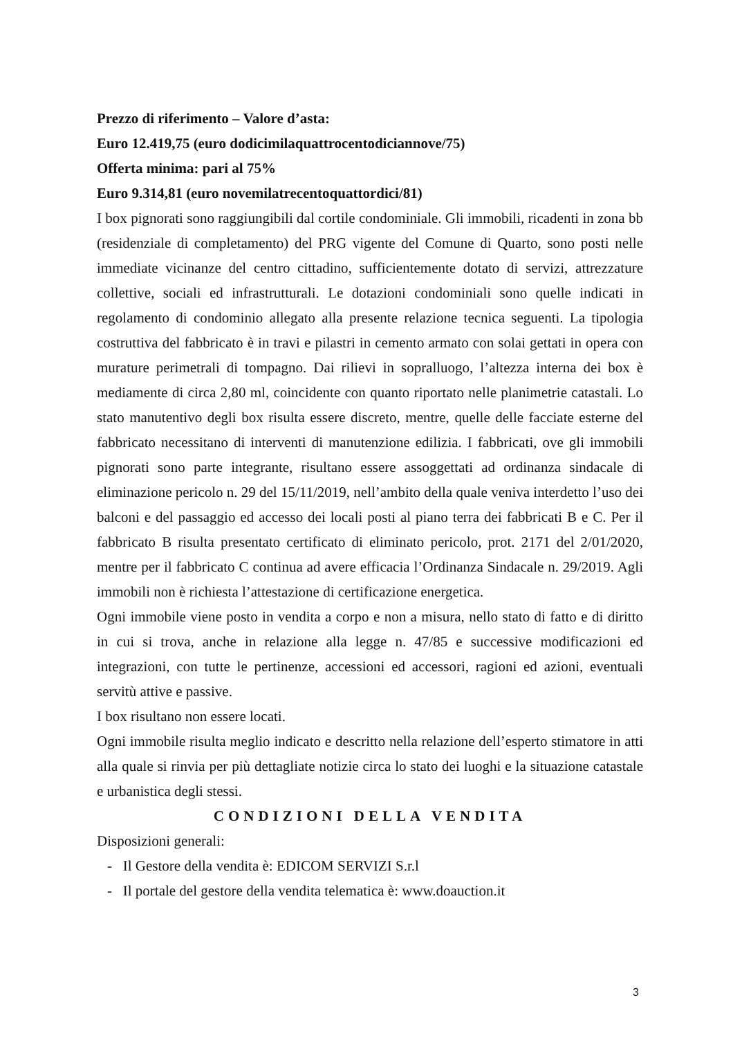Prezzo di riferimento – Valore d’asta:
Euro 12.419,75 (euro dodicimilaquattrocentodiciannove/75)
Offerta minima: pari al 75%
Euro 9.314,81 (euro novemilatrecentoquattordici/81)
I box pignorati sono raggiungibili dal cortile condominiale. Gli immobili, ricadenti in zona bb (residenziale di completamento) del PRG vigente del Comune di Quarto, sono posti nelle immediate vicinanze del centro cittadino, sufficientemente dotato di servizi, attrezzature collettive, sociali ed infrastrutturali. Le dotazioni condominiali sono quelle indicati in regolamento di condominio allegato alla presente relazione tecnica seguenti. La tipologia costruttiva del fabbricato è in travi e pilastri in cemento armato con solai gettati in opera con murature perimetrali di tompagno. Dai rilievi in sopralluogo, l’altezza interna dei box è mediamente di circa 2,80 ml, coincidente con quanto riportato nelle planimetrie catastali. Lo stato manutentivo degli box risulta essere discreto, mentre, quelle delle facciate esterne del fabbricato necessitano di interventi di manutenzione edilizia. I fabbricati, ove gli immobili pignorati sono parte integrante, risultano essere assoggettati ad ordinanza sindacale di eliminazione pericolo n. 29 del 15/11/2019, nell’ambito della quale veniva interdetto l’uso dei balconi e del passaggio ed accesso dei locali posti al piano terra dei fabbricati B e C. Per il fabbricato B risulta presentato certificato di eliminato pericolo, prot. 2171 del 2/01/2020, mentre per il fabbricato C continua ad avere efficacia l’Ordinanza Sindacale n. 29/2019. Agli immobili non è richiesta l’attestazione di certificazione energetica.
Ogni immobile viene posto in vendita a corpo e non a misura, nello stato di fatto e di diritto in cui si trova, anche in relazione alla legge n. 47/85 e successive modificazioni ed integrazioni, con tutte le pertinenze, accessioni ed accessori, ragioni ed azioni, eventuali servitù attive e passive.
I box risultano non essere locati.
Ogni immobile risulta meglio indicato e descritto nella relazione dell’esperto stimatore in atti alla quale si rinvia per più dettagliate notizie circa lo stato dei luoghi e la situazione catastale e urbanistica degli stessi.
CONDIZIONI DELLA VENDITA
Disposizioni generali:
- Il Gestore della vendita è: EDICOM SERVIZI S.r.l
- Il portale del gestore della vendita telematica è: www.doauction.it
3